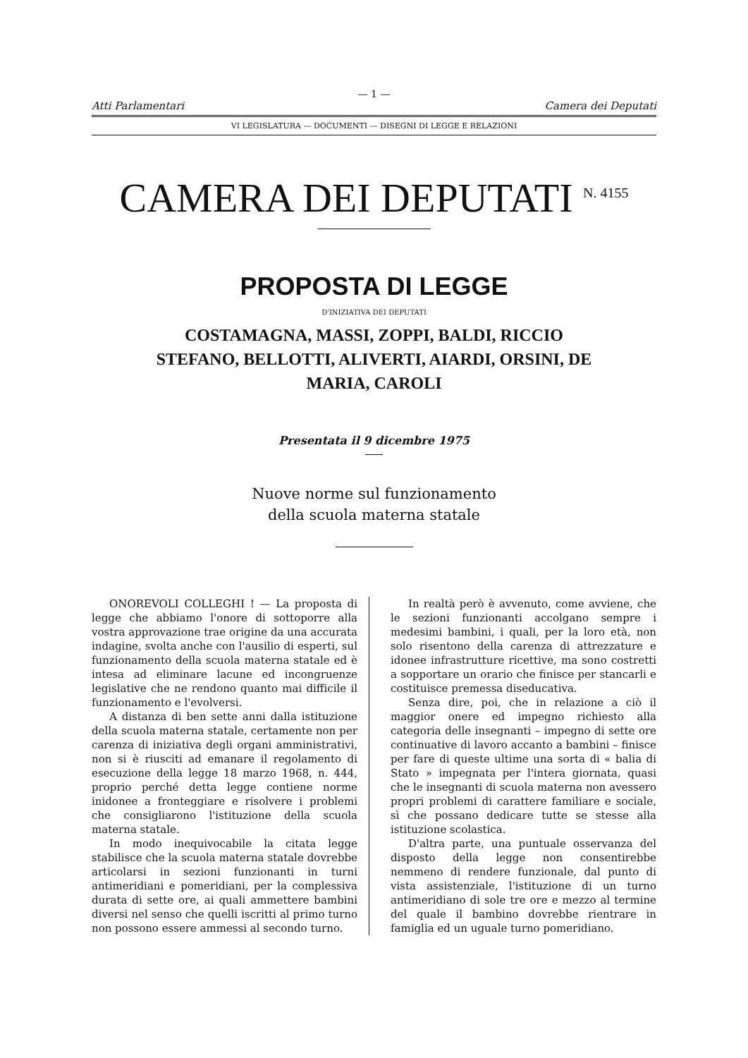— 1 —
Atti Parlamentari Camera dei Deputati
VI LEGISLATURA — DOCUMENTI — DISEGNI DI LEGGE E RELAZIONI
CAMERA DEI DEPUTATI <sup>N. 4155</sup>
PROPOSTA DI LEGGE
D'INIZIATIVA DEI DEPUTATI
COSTAMAGNA, MASSI, ZOPPI, BALDI, RICCIO STEFANO, BELLOTTI, ALIVERTI, AIARDI, ORSINI, DE MARIA, CAROLI
Presentata il 9 dicembre 1975
Nuove norme sul funzionamento
della scuola materna statale
ONOREVOLI COLLEGHI ! — La proposta di legge che abbiamo l'onore di sottoporre alla vostra approvazione trae origine da una accurata indagine, svolta anche con l'ausilio di esperti, sul funzionamento della scuola materna statale ed è intesa ad eliminare lacune ed incongruenze legislative che ne rendono quanto mai difficile il funzionamento e l'evolversi.
A distanza di ben sette anni dalla istituzione della scuola materna statale, certamente non per carenza di iniziativa degli organi amministrativi, non si è riusciti ad emanare il regolamento di esecuzione della legge 18 marzo 1968, n. 444, proprio perché detta legge contiene norme inidonee a fronteggiare e risolvere i problemi che consigliarono l'istituzione della scuola materna statale.
In modo inequivocabile la citata legge stabilisce che la scuola materna statale dovrebbe articolarsi in sezioni funzionanti in turni antimeridiani e pomeridiani, per la complessiva durata di sette ore, ai quali ammettere bambini diversi nel senso che quelli iscritti al primo turno non possono essere ammessi al secondo turno.
In realtà però è avvenuto, come avviene, che le sezioni funzionanti accolgano sempre i medesimi bambini, i quali, per la loro età, non solo risentono della carenza di attrezzature e idonee infrastrutture ricettive, ma sono costretti a sopportare un orario che finisce per stancarli e costituisce premessa diseducativa.
Senza dire, poi, che in relazione a ciò il maggior onere ed impegno richiesto alla categoria delle insegnanti – impegno di sette ore continuative di lavoro accanto a bambini – finisce per fare di queste ultime una sorta di « balia di Stato » impegnata per l'intera giornata, quasi che le insegnanti di scuola materna non avessero propri problemi di carattere familiare e sociale, sì che possano dedicare tutte se stesse alla istituzione scolastica.
D'altra parte, una puntuale osservanza del disposto della legge non consentirebbe nemmeno di rendere funzionale, dal punto di vista assistenziale, l'istituzione di un turno antimeridiano di sole tre ore e mezzo al termine del quale il bambino dovrebbe rientrare in famiglia ed un uguale turno pomeridiano.